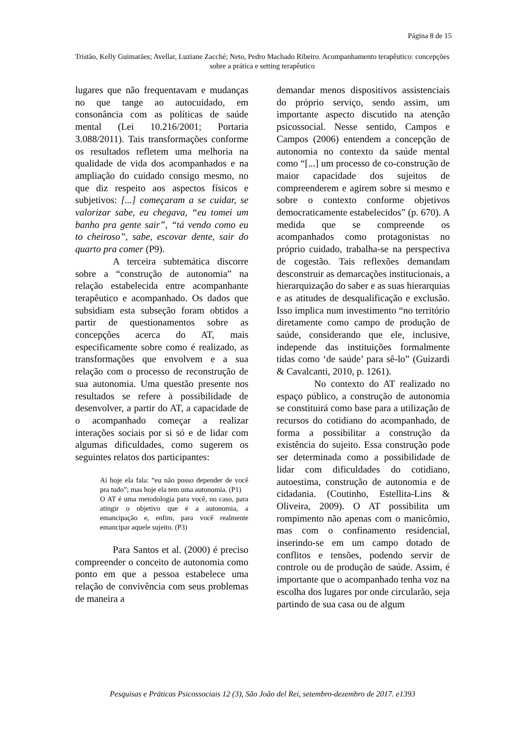Página 8 de 15
Tristão, Kelly Guimarães; Avellar, Luziane Zacché; Neto, Pedro Machado Ribeiro. Acompanhamento terapêutico: concepções sobre a prática e setting terapêutico
lugares que não frequentavam e mudanças no que tange ao autocuidado, em consonância com as políticas de saúde mental (Lei 10.216/2001; Portaria 3.088/2011). Tais transformações conforme os resultados refletem uma melhoria na qualidade de vida dos acompanhados e na ampliação do cuidado consigo mesmo, no que diz respeito aos aspectos físicos e subjetivos: [...] começaram a se cuidar, se valorizar sabe, eu chegava, “eu tomei um banho pra gente sair”, “tá vendo como eu to cheiroso”, sabe, escovar dente, sair do quarto pra comer (P9).
A terceira subtemática discorre sobre a “construção de autonomia” na relação estabelecida entre acompanhante terapêutico e acompanhado. Os dados que subsidiam esta subseção foram obtidos a partir de questionamentos sobre as concepções acerca do AT, mais especificamente sobre como é realizado, as transformações que envolvem e a sua relação com o processo de reconstrução de sua autonomia. Uma questão presente nos resultados se refere à possibilidade de desenvolver, a partir do AT, a capacidade de o acompanhado começar a realizar interações sociais por si só e de lidar com algumas dificuldades, como sugerem os seguintes relatos dos participantes:
Aí hoje ela fala: “eu não posso depender de você pra tudo”; mas hoje ela tem uma autonomia. (P1)
O AT é uma metodologia para você, no caso, para atingir o objetivo que é a autonomia, a emancipação e, enfim, para você realmente emancipar aquele sujeito. (P3)
Para Santos et al. (2000) é preciso compreender o conceito de autonomia como ponto em que a pessoa estabelece uma relação de convivência com seus problemas de maneira a
demandar menos dispositivos assistenciais do próprio serviço, sendo assim, um importante aspecto discutido na atenção psicossocial. Nesse sentido, Campos e Campos (2006) entendem a concepção de autonomia no contexto da saúde mental como “[...] um processo de co-construção de maior capacidade dos sujeitos de compreenderem e agirem sobre si mesmo e sobre o contexto conforme objetivos democraticamente estabelecidos” (p. 670). A medida que se compreende os acompanhados como protagonistas no próprio cuidado, trabalha-se na perspectiva de cogestão. Tais reflexões demandam desconstruir as demarcações institucionais, a hierarquização do saber e as suas hierarquias e as atitudes de desqualificação e exclusão. Isso implica num investimento “no território diretamente como campo de produção de saúde, considerando que ele, inclusive, independe das instituições formalmente tidas como ‘de saúde’ para sê-lo” (Guizardi & Cavalcanti, 2010, p. 1261).
No contexto do AT realizado no espaço público, a construção de autonomia se constituirá como base para a utilização de recursos do cotidiano do acompanhado, de forma a possibilitar a construção da existência do sujeito. Essa construção pode ser determinada como a possibilidade de lidar com dificuldades do cotidiano, autoestima, construção de autonomia e de cidadania. (Coutinho, Estellita-Lins & Oliveira, 2009). O AT possibilita um rompimento não apenas com o manicômio, mas com o confinamento residencial, inserindo-se em um campo dotado de conflitos e tensões, podendo servir de controle ou de produção de saúde. Assim, é importante que o acompanhado tenha voz na escolha dos lugares por onde circularão, seja partindo de sua casa ou de algum
Pesquisas e Práticas Psicossociais 12 (3), São João del Rei, setembro-dezembro de 2017. e1393